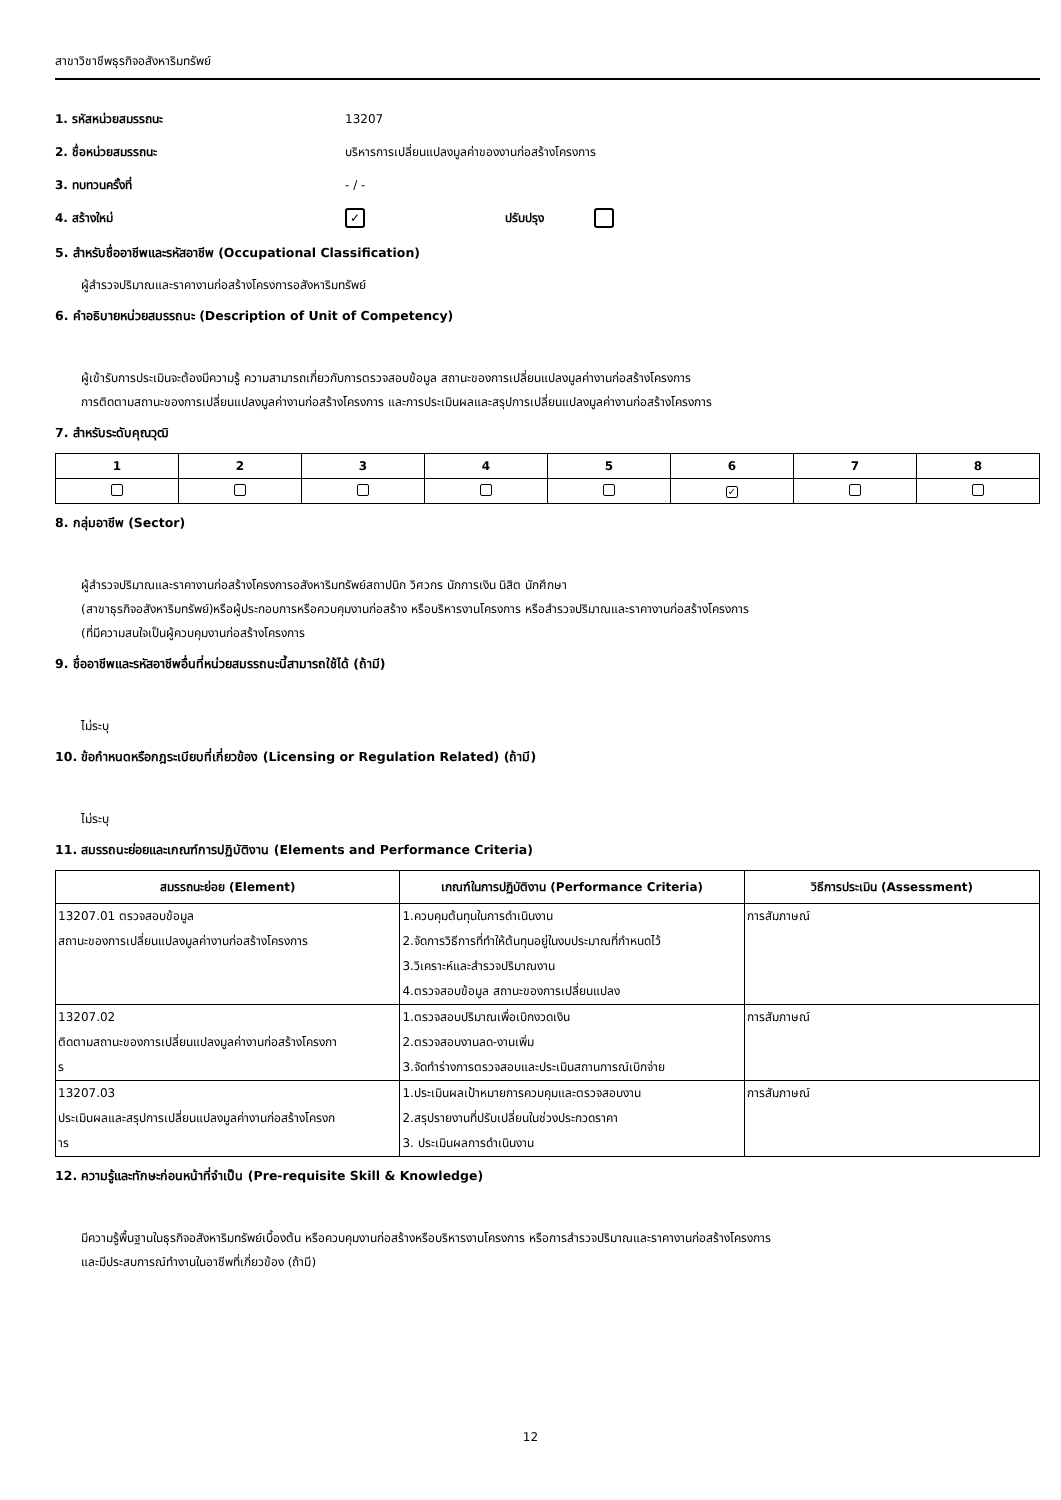สาขาวิชาชีพธุรกิจอสังหาริมทรัพย์
1. รหัสหน่วยสมรรถนะ 13207
2. ชื่อหน่วยสมรรถนะ บริหารการเปลี่ยนแปลงมูลค่าของงานก่อสร้างโครงการ
3. ทบทวนครั้งที่ - / -
4. สร้างใหม่ ✓ ปรับปรุง
5. สำหรับชื่ออาชีพและรหัสอาชีพ (Occupational Classification)
ผู้สำรวจปริมาณและราคางานก่อสร้างโครงการอสังหาริมทรัพย์
6. คำอธิบายหน่วยสมรรถนะ (Description of Unit of Competency)
ผู้เข้ารับการประเมินจะต้องมีความรู้ ความสามารถเกี่ยวกับการตรวจสอบข้อมูล สถานะของการเปลี่ยนแปลงมูลค่างานก่อสร้างโครงการ
การติดตามสถานะของการเปลี่ยนแปลงมูลค่างานก่อสร้างโครงการ และการประเมินผลและสรุปการเปลี่ยนแปลงมูลค่างานก่อสร้างโครงการ
7. สำหรับระดับคุณวุฒิ
| 1 | 2 | 3 | 4 | 5 | 6 | 7 | 8 |
| --- | --- | --- | --- | --- | --- | --- | --- |
| | | | | | ✓ | | |
8. กลุ่มอาชีพ (Sector)
ผู้สำรวจปริมาณและราคางานก่อสร้างโครงการอสังหาริมทรัพย์สถาปนิก วิศวกร นักการเงิน นิสิต นักศึกษา
(สาขาธุรกิจอสังหาริมทรัพย์)หรือผู้ประกอบการหรือควบคุมงานก่อสร้าง หรือบริหารงานโครงการ หรือสำรวจปริมาณและราคางานก่อสร้างโครงการ
(ที่มีความสนใจเป็นผู้ควบคุมงานก่อสร้างโครงการ
9. ชื่ออาชีพและรหัสอาชีพอื่นที่หน่วยสมรรถนะนี้สามารถใช้ได้ (ถ้ามี)
ไม่ระบุ
10. ข้อกำหนดหรือกฎระเบียบที่เกี่ยวข้อง (Licensing or Regulation Related) (ถ้ามี)
ไม่ระบุ
11. สมรรถนะย่อยและเกณฑ์การปฏิบัติงาน (Elements and Performance Criteria)
| สมรรถนะย่อย (Element) | เกณฑ์ในการปฏิบัติงาน (Performance Criteria) | วิธีการประเมิน (Assessment) |
| --- | --- | --- |
| 13207.01 ตรวจสอบข้อมูล สถานะของการเปลี่ยนแปลงมูลค่างานก่อสร้างโครงการ | 1.ควบคุมต้นทุนในการดำเนินงาน 2.จัดการวิธีการที่ทำให้ต้นทุนอยู่ในงบประมาณที่กำหนดไว้ 3.วิเคราะห์และสำรวจปริมาณงาน 4.ตรวจสอบข้อมูล สถานะของการเปลี่ยนแปลง | การสัมภาษณ์ |
| 13207.02 ติดตามสถานะของการเปลี่ยนแปลงมูลค่างานก่อสร้างโครงกา ร | 1.ตรวจสอบปริมาณเพื่อเบิกงวดเงิน 2.ตรวจสอบงานลด-งานเพิ่ม 3.จัดทำร่างการตรวจสอบและประเมินสถานการณ์เบิกจ่าย | การสัมภาษณ์ |
| 13207.03 ประเมินผลและสรุปการเปลี่ยนแปลงมูลค่างานก่อสร้างโครงก าร | 1.ประเมินผลเป้าหมายการควบคุมและตรวจสอบงาน 2.สรุปรายงานที่ปรับเปลี่ยนในช่วงประกวดราคา 3. ประเมินผลการดำเนินงาน | การสัมภาษณ์ |
12. ความรู้และทักษะก่อนหน้าที่จำเป็น (Pre-requisite Skill & Knowledge)
มีความรู้พื้นฐานในธุรกิจอสังหาริมทรัพย์เบื้องต้น หรือควบคุมงานก่อสร้างหรือบริหารงานโครงการ หรือการสำรวจปริมาณและราคางานก่อสร้างโครงการ
และมีประสบการณ์ทำงานในอาชีพที่เกี่ยวข้อง (ถ้ามี)
12